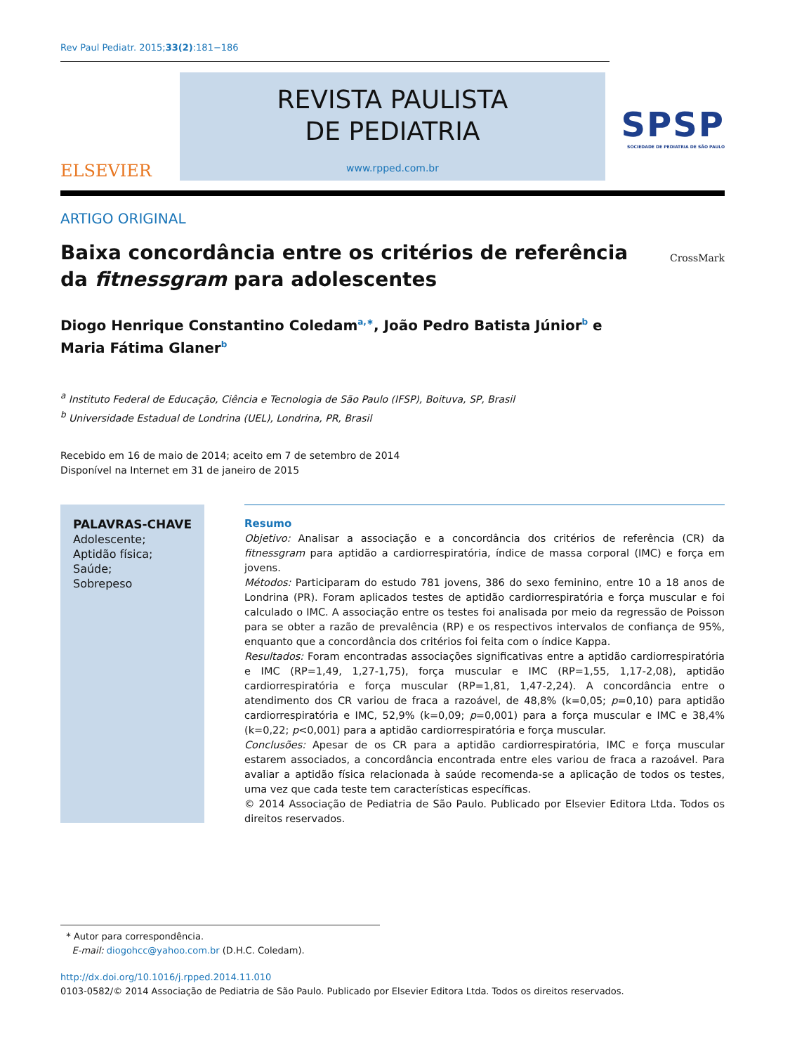Rev Paul Pediatr. 2015;33(2):181−186
ELSEVIER
REVISTA PAULISTA
DE PEDIATRIA
www.rpped.com.br
SPSP
SOCIEDADE DE PEDIATRIA DE SÃO PAULO
ARTIGO ORIGINAL
Baixa concordância entre os critérios de referência
da fitnessgram para adolescentes
CrossMark
Diogo Henrique Constantino Coledam<sup>a,∗</sup>, João Pedro Batista Júnior<sup>b</sup> e
Maria Fátima Glaner<sup>b</sup>
<sup>a</sup> Instituto Federal de Educação, Ciência e Tecnologia de São Paulo (IFSP), Boituva, SP, Brasil
<sup>b</sup> Universidade Estadual de Londrina (UEL), Londrina, PR, Brasil
Recebido em 16 de maio de 2014; aceito em 7 de setembro de 2014
Disponível na Internet em 31 de janeiro de 2015
PALAVRAS-CHAVE
Adolescente;
Aptidão física;
Saúde;
Sobrepeso
Resumo
Objetivo: Analisar a associação e a concordância dos critérios de referência (CR) da fitnessgram para aptidão a cardiorrespiratória, índice de massa corporal (IMC) e força em jovens.
Métodos: Participaram do estudo 781 jovens, 386 do sexo feminino, entre 10 a 18 anos de Londrina (PR). Foram aplicados testes de aptidão cardiorrespiratória e força muscular e foi calculado o IMC. A associação entre os testes foi analisada por meio da regressão de Poisson para se obter a razão de prevalência (RP) e os respectivos intervalos de confiança de 95%, enquanto que a concordância dos critérios foi feita com o índice Kappa.
Resultados: Foram encontradas associações significativas entre a aptidão cardiorrespiratória e IMC (RP=1,49, 1,27-1,75), força muscular e IMC (RP=1,55, 1,17-2,08), aptidão cardiorrespiratória e força muscular (RP=1,81, 1,47-2,24). A concordância entre o atendimento dos CR variou de fraca a razoável, de 48,8% (k=0,05; p=0,10) para aptidão cardiorrespiratória e IMC, 52,9% (k=0,09; p=0,001) para a força muscular e IMC e 38,4% (k=0,22; p<0,001) para a aptidão cardiorrespiratória e força muscular.
Conclusões: Apesar de os CR para a aptidão cardiorrespiratória, IMC e força muscular estarem associados, a concordância encontrada entre eles variou de fraca a razoável. Para avaliar a aptidão física relacionada à saúde recomenda-se a aplicação de todos os testes, uma vez que cada teste tem características específicas.
© 2014 Associação de Pediatria de São Paulo. Publicado por Elsevier Editora Ltda. Todos os direitos reservados.
* Autor para correspondência.
E-mail: diogohcc@yahoo.com.br (D.H.C. Coledam).
http://dx.doi.org/10.1016/j.rpped.2014.11.010
0103-0582/© 2014 Associação de Pediatria de São Paulo. Publicado por Elsevier Editora Ltda. Todos os direitos reservados.